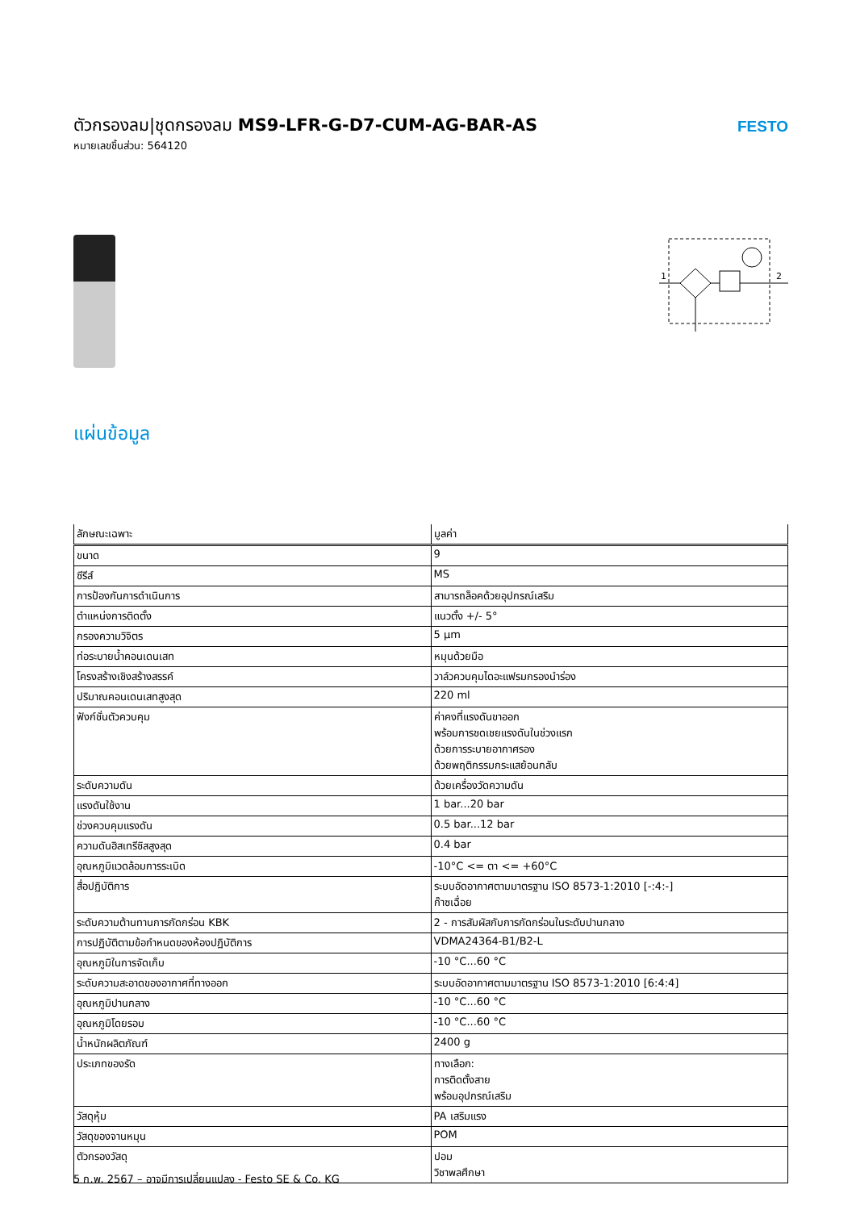ตัวกรองลม|ชุดกรองลม MS9-LFR-G-D7-CUM-AG-BAR-AS
หมายเลขชิ้นส่วน: 564120
FESTO
1
2
แผ่นข้อมูล
| ลักษณะเฉพาะ | มูลค่า |
| --- | --- |
| ขนาด | 9 |
| ซีรีส์ | MS |
| การป้องกันการดำเนินการ | สามารถล็อคด้วยอุปกรณ์เสริม |
| ตำแหน่งการติดตั้ง | แนวตั้ง +/- 5° |
| กรองความวิจิตร | 5 µm |
| ท่อระบายน้ำคอนเดนเสท | หมุนด้วยมือ |
| โครงสร้างเชิงสร้างสรรค์ | วาล์วควบคุมไดอะแฟรมกรองนำร่อง |
| ปริมาณคอนเดนเสทสูงสุด | 220 ml |
| ฟังก์ชั่นตัวควบคุม | ค่าคงที่แรงดันขาออก พร้อมการชดเชยแรงดันในช่วงแรก ด้วยการระบายอากาศรอง ด้วยพฤติกรรมกระแสย้อนกลับ |
| ระดับความดัน | ด้วยเครื่องวัดความดัน |
| แรงดันใช้งาน | 1 bar...20 bar |
| ช่วงควบคุมแรงดัน | 0.5 bar...12 bar |
| ความดันฮิสเทรีซิสสูงสุด | 0.4 bar |
| อุณหภูมิแวดล้อมการระเบิด | -10°C <= ตา <= +60°C |
| สื่อปฏิบัติการ | ระบบอัดอากาศตามมาตรฐาน ISO 8573-1:2010 [-:4:-] ก๊าซเฉื่อย |
| ระดับความต้านทานการกัดกร่อน KBK | 2 - การสัมผัสกับการกัดกร่อนในระดับปานกลาง |
| การปฏิบัติตามข้อกำหนดของห้องปฏิบัติการ | VDMA24364-B1/B2-L |
| อุณหภูมิในการจัดเก็บ | -10 °C...60 °C |
| ระดับความสะอาดของอากาศที่ทางออก | ระบบอัดอากาศตามมาตรฐาน ISO 8573-1:2010 [6:4:4] |
| อุณหภูมิปานกลาง | -10 °C...60 °C |
| อุณหภูมิโดยรอบ | -10 °C...60 °C |
| น้ำหนักผลิตภัณฑ์ | 2400 g |
| ประเภทของรัด | ทางเลือก: การติดตั้งสาย พร้อมอุปกรณ์เสริม |
| วัสดุหุ้ม | PA เสริมแรง |
| วัสดุของจานหมุน | POM |
| ตัวกรองวัสดุ | ปอม วิชาพลศึกษา |
5 ก.พ. 2567 – อาจมีการเปลี่ยนแปลง - Festo SE & Co. KG